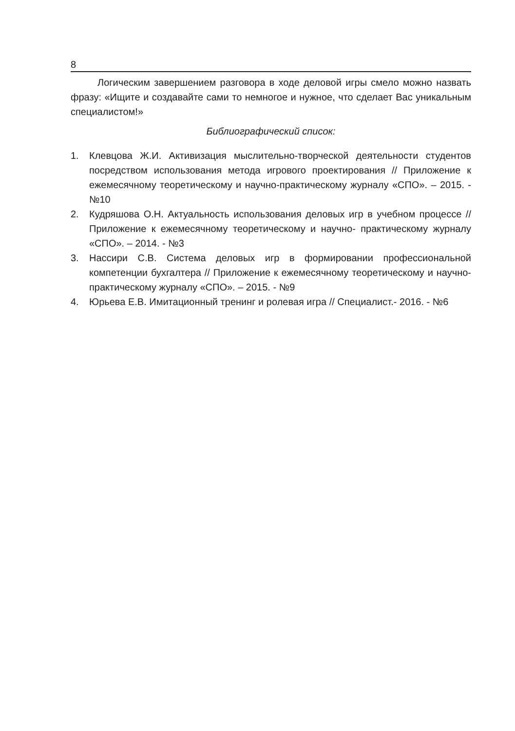8
Логическим завершением разговора в ходе деловой игры смело можно назвать фразу: «Ищите и создавайте сами то немногое и нужное, что сделает Вас уникальным специалистом!»
Библиографический список:
1. Клевцова Ж.И. Активизация мыслительно-творческой деятельности студентов посредством использования метода игрового проектирования // Приложение к ежемесячному теоретическому и научно-практическому журналу «СПО». – 2015. - №10
2. Кудряшова О.Н. Актуальность использования деловых игр в учебном процессе // Приложение к ежемесячному теоретическому и научно- практическому журналу «СПО». – 2014. - №3
3. Нассири С.В. Система деловых игр в формировании профессиональной компетенции бухгалтера // Приложение к ежемесячному теоретическому и научно- практическому журналу «СПО». – 2015. - №9
4. Юрьева Е.В. Имитационный тренинг и ролевая игра // Специалист.- 2016. - №6